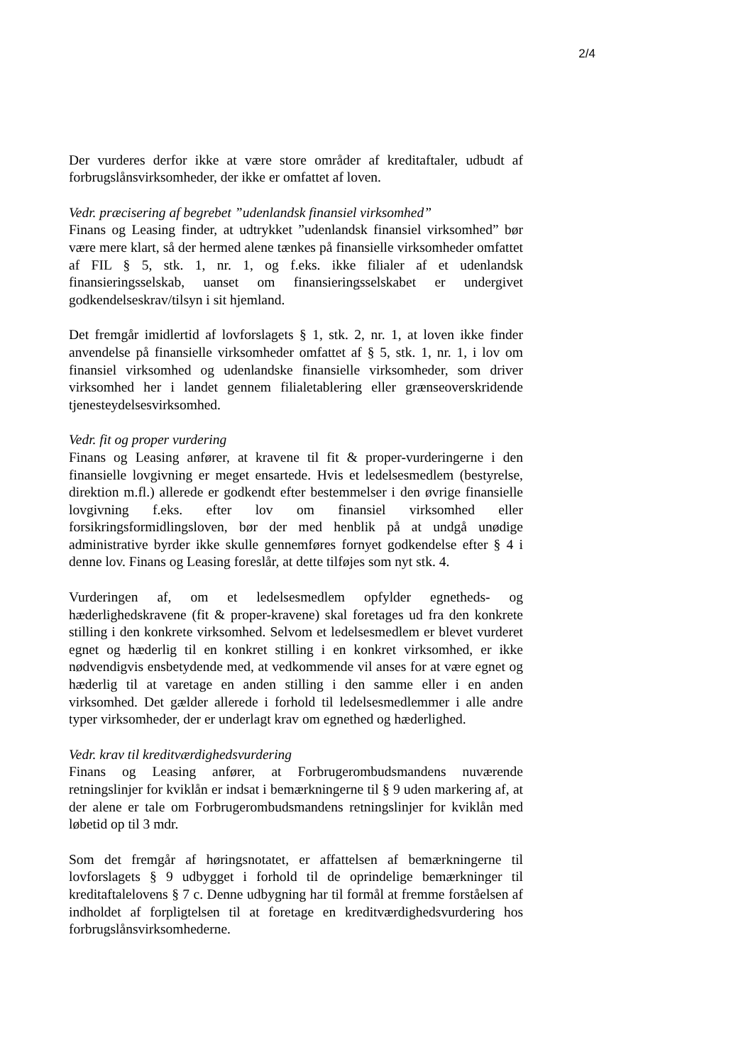2/4
Der vurderes derfor ikke at være store områder af kreditaftaler, udbudt af forbrugslånsvirksomheder, der ikke er omfattet af loven.
Vedr. præcisering af begrebet ”udenlandsk finansiel virksomhed”
Finans og Leasing finder, at udtrykket ”udenlandsk finansiel virksomhed” bør være mere klart, så der hermed alene tænkes på finansielle virksomheder omfattet af FIL § 5, stk. 1, nr. 1, og f.eks. ikke filialer af et udenlandsk finansieringsselskab, uanset om finansieringsselskabet er undergivet godkendelseskrav/tilsyn i sit hjemland.
Det fremgår imidlertid af lovforslagets § 1, stk. 2, nr. 1, at loven ikke finder anvendelse på finansielle virksomheder omfattet af § 5, stk. 1, nr. 1, i lov om finansiel virksomhed og udenlandske finansielle virksomheder, som driver virksomhed her i landet gennem filialetablering eller grænseoverskridende tjenesteydelsesvirksomhed.
Vedr. fit og proper vurdering
Finans og Leasing anfører, at kravene til fit & proper-vurderingerne i den finansielle lovgivning er meget ensartede. Hvis et ledelsesmedlem (bestyrelse, direktion m.fl.) allerede er godkendt efter bestemmelser i den øvrige finansielle lovgivning f.eks. efter lov om finansiel virksomhed eller forsikringsformidlingsloven, bør der med henblik på at undgå unødige administrative byrder ikke skulle gennemføres fornyet godkendelse efter § 4 i denne lov. Finans og Leasing foreslår, at dette tilføjes som nyt stk. 4.
Vurderingen af, om et ledelsesmedlem opfylder egnetheds- og hæderlighedskravene (fit & proper-kravene) skal foretages ud fra den konkrete stilling i den konkrete virksomhed. Selvom et ledelsesmedlem er blevet vurderet egnet og hæderlig til en konkret stilling i en konkret virksomhed, er ikke nødvendigvis ensbetydende med, at vedkommende vil anses for at være egnet og hæderlig til at varetage en anden stilling i den samme eller i en anden virksomhed. Det gælder allerede i forhold til ledelsesmedlemmer i alle andre typer virksomheder, der er underlagt krav om egnethed og hæderlighed.
Vedr. krav til kreditværdighedsvurdering
Finans og Leasing anfører, at Forbrugerombudsmandens nuværende retningslinjer for kviklån er indsat i bemærkningerne til § 9 uden markering af, at der alene er tale om Forbrugerombudsmandens retningslinjer for kviklån med løbetid op til 3 mdr.
Som det fremgår af høringsnotatet, er affattelsen af bemærkningerne til lovforslagets § 9 udbygget i forhold til de oprindelige bemærkninger til kreditaftalelovens § 7 c. Denne udbygning har til formål at fremme forståelsen af indholdet af forpligtelsen til at foretage en kreditværdighedsvurdering hos forbrugslånsvirksomhederne.